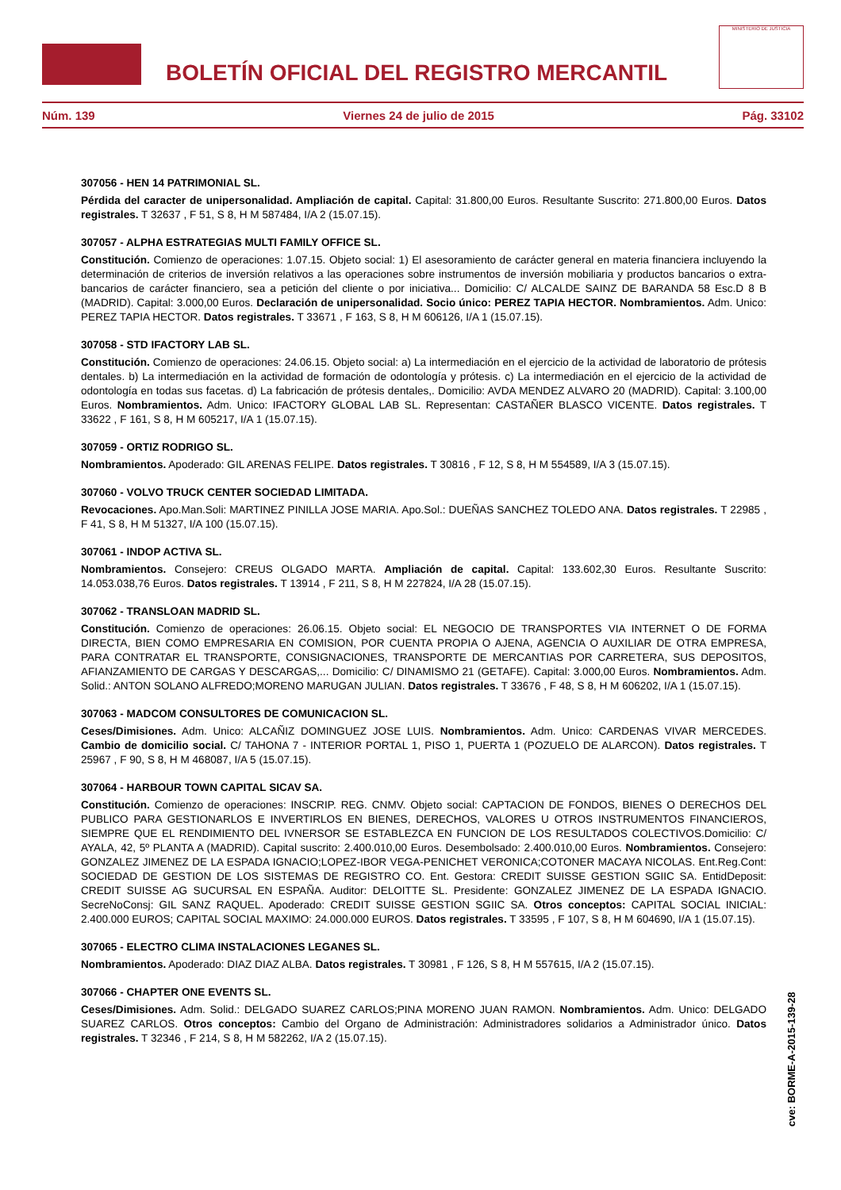BOLETÍN OFICIAL DEL REGISTRO MERCANTIL
MINISTERIO DE JUSTICIA
Núm. 139 Viernes 24 de julio de 2015 Pág. 33102
307056 - HEN 14 PATRIMONIAL SL.
Pérdida del caracter de unipersonalidad. Ampliación de capital. Capital: 31.800,00 Euros. Resultante Suscrito: 271.800,00 Euros. Datos registrales. T 32637 , F 51, S 8, H M 587484, I/A 2 (15.07.15).
307057 - ALPHA ESTRATEGIAS MULTI FAMILY OFFICE SL.
Constitución. Comienzo de operaciones: 1.07.15. Objeto social: 1) El asesoramiento de carácter general en materia financiera incluyendo la determinación de criterios de inversión relativos a las operaciones sobre instrumentos de inversión mobiliaria y productos bancarios o extra-bancarios de carácter financiero, sea a petición del cliente o por iniciativa... Domicilio: C/ ALCALDE SAINZ DE BARANDA 58 Esc.D 8 B (MADRID). Capital: 3.000,00 Euros. Declaración de unipersonalidad. Socio único: PEREZ TAPIA HECTOR. Nombramientos. Adm. Unico: PEREZ TAPIA HECTOR. Datos registrales. T 33671 , F 163, S 8, H M 606126, I/A 1 (15.07.15).
307058 - STD IFACTORY LAB SL.
Constitución. Comienzo de operaciones: 24.06.15. Objeto social: a) La intermediación en el ejercicio de la actividad de laboratorio de prótesis dentales. b) La intermediación en la actividad de formación de odontología y prótesis. c) La intermediación en el ejercicio de la actividad de odontología en todas sus facetas. d) La fabricación de prótesis dentales,. Domicilio: AVDA MENDEZ ALVARO 20 (MADRID). Capital: 3.100,00 Euros. Nombramientos. Adm. Unico: IFACTORY GLOBAL LAB SL. Representan: CASTAÑER BLASCO VICENTE. Datos registrales. T 33622 , F 161, S 8, H M 605217, I/A 1 (15.07.15).
307059 - ORTIZ RODRIGO SL.
Nombramientos. Apoderado: GIL ARENAS FELIPE. Datos registrales. T 30816 , F 12, S 8, H M 554589, I/A 3 (15.07.15).
307060 - VOLVO TRUCK CENTER SOCIEDAD LIMITADA.
Revocaciones. Apo.Man.Soli: MARTINEZ PINILLA JOSE MARIA. Apo.Sol.: DUEÑAS SANCHEZ TOLEDO ANA. Datos registrales. T 22985 , F 41, S 8, H M 51327, I/A 100 (15.07.15).
307061 - INDOP ACTIVA SL.
Nombramientos. Consejero: CREUS OLGADO MARTA. Ampliación de capital. Capital: 133.602,30 Euros. Resultante Suscrito: 14.053.038,76 Euros. Datos registrales. T 13914 , F 211, S 8, H M 227824, I/A 28 (15.07.15).
307062 - TRANSLOAN MADRID SL.
Constitución. Comienzo de operaciones: 26.06.15. Objeto social: EL NEGOCIO DE TRANSPORTES VIA INTERNET O DE FORMA DIRECTA, BIEN COMO EMPRESARIA EN COMISION, POR CUENTA PROPIA O AJENA, AGENCIA O AUXILIAR DE OTRA EMPRESA, PARA CONTRATAR EL TRANSPORTE, CONSIGNACIONES, TRANSPORTE DE MERCANTIAS POR CARRETERA, SUS DEPOSITOS, AFIANZAMIENTO DE CARGAS Y DESCARGAS,... Domicilio: C/ DINAMISMO 21 (GETAFE). Capital: 3.000,00 Euros. Nombramientos. Adm. Solid.: ANTON SOLANO ALFREDO;MORENO MARUGAN JULIAN. Datos registrales. T 33676 , F 48, S 8, H M 606202, I/A 1 (15.07.15).
307063 - MADCOM CONSULTORES DE COMUNICACION SL.
Ceses/Dimisiones. Adm. Unico: ALCAÑIZ DOMINGUEZ JOSE LUIS. Nombramientos. Adm. Unico: CARDENAS VIVAR MERCEDES. Cambio de domicilio social. C/ TAHONA 7 - INTERIOR PORTAL 1, PISO 1, PUERTA 1 (POZUELO DE ALARCON). Datos registrales. T 25967 , F 90, S 8, H M 468087, I/A 5 (15.07.15).
307064 - HARBOUR TOWN CAPITAL SICAV SA.
Constitución. Comienzo de operaciones: INSCRIP. REG. CNMV. Objeto social: CAPTACION DE FONDOS, BIENES O DERECHOS DEL PUBLICO PARA GESTIONARLOS E INVERTIRLOS EN BIENES, DERECHOS, VALORES U OTROS INSTRUMENTOS FINANCIEROS, SIEMPRE QUE EL RENDIMIENTO DEL IVNERSOR SE ESTABLEZCA EN FUNCION DE LOS RESULTADOS COLECTIVOS.Domicilio: C/ AYALA, 42, 5º PLANTA A (MADRID). Capital suscrito: 2.400.010,00 Euros. Desembolsado: 2.400.010,00 Euros. Nombramientos. Consejero: GONZALEZ JIMENEZ DE LA ESPADA IGNACIO;LOPEZ-IBOR VEGA-PENICHET VERONICA;COTONER MACAYA NICOLAS. Ent.Reg.Cont: SOCIEDAD DE GESTION DE LOS SISTEMAS DE REGISTRO CO. Ent. Gestora: CREDIT SUISSE GESTION SGIIC SA. EntidDeposit: CREDIT SUISSE AG SUCURSAL EN ESPAÑA. Auditor: DELOITTE SL. Presidente: GONZALEZ JIMENEZ DE LA ESPADA IGNACIO. SecreNoConsj: GIL SANZ RAQUEL. Apoderado: CREDIT SUISSE GESTION SGIIC SA. Otros conceptos: CAPITAL SOCIAL INICIAL: 2.400.000 EUROS; CAPITAL SOCIAL MAXIMO: 24.000.000 EUROS. Datos registrales. T 33595 , F 107, S 8, H M 604690, I/A 1 (15.07.15).
307065 - ELECTRO CLIMA INSTALACIONES LEGANES SL.
Nombramientos. Apoderado: DIAZ DIAZ ALBA. Datos registrales. T 30981 , F 126, S 8, H M 557615, I/A 2 (15.07.15).
307066 - CHAPTER ONE EVENTS SL.
Ceses/Dimisiones. Adm. Solid.: DELGADO SUAREZ CARLOS;PINA MORENO JUAN RAMON. Nombramientos. Adm. Unico: DELGADO SUAREZ CARLOS. Otros conceptos: Cambio del Organo de Administración: Administradores solidarios a Administrador único. Datos registrales. T 32346 , F 214, S 8, H M 582262, I/A 2 (15.07.15).
cve: BORME-A-2015-139-28